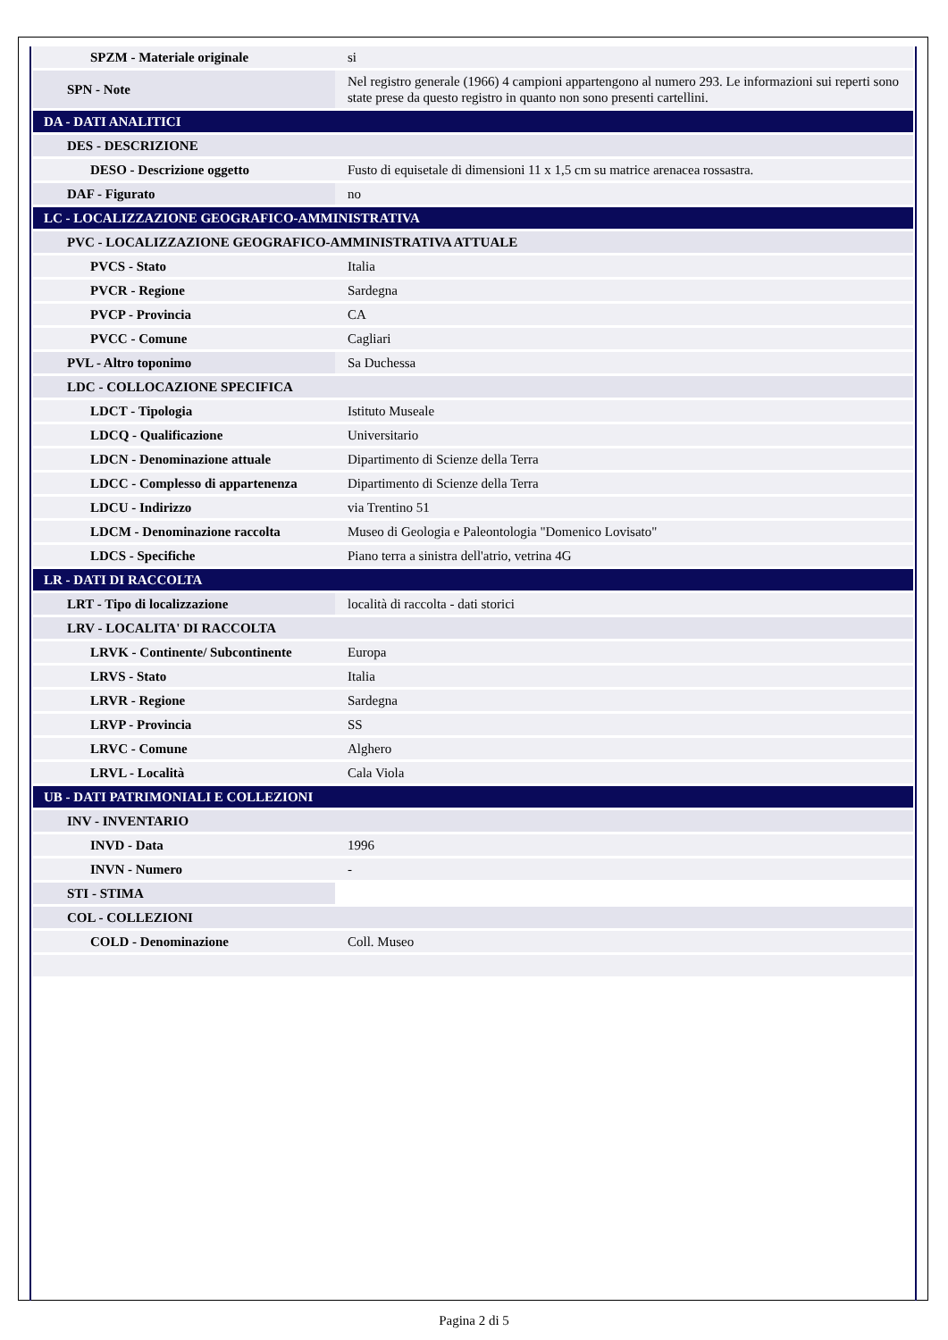| SPZM - Materiale originale | si |
| SPN - Note | Nel registro generale (1966) 4 campioni appartengono al numero 293. Le informazioni sui reperti sono state prese da questo registro in quanto non sono presenti cartellini. |
| DA - DATI ANALITICI | |
| DES - DESCRIZIONE | |
| DESO - Descrizione oggetto | Fusto di equisetale di dimensioni 11 x 1,5 cm su matrice arenacea rossastra. |
| DAF - Figurato | no |
| LC - LOCALIZZAZIONE GEOGRAFICO-AMMINISTRATIVA | |
| PVC - LOCALIZZAZIONE GEOGRAFICO-AMMINISTRATIVA ATTUALE | |
| PVCS - Stato | Italia |
| PVCR - Regione | Sardegna |
| PVCP - Provincia | CA |
| PVCC - Comune | Cagliari |
| PVL - Altro toponimo | Sa Duchessa |
| LDC - COLLOCAZIONE SPECIFICA | |
| LDCT - Tipologia | Istituto Museale |
| LDCQ - Qualificazione | Universitario |
| LDCN - Denominazione attuale | Dipartimento di Scienze della Terra |
| LDCC - Complesso di appartenenza | Dipartimento di Scienze della Terra |
| LDCU - Indirizzo | via Trentino 51 |
| LDCM - Denominazione raccolta | Museo di Geologia e Paleontologia "Domenico Lovisato" |
| LDCS - Specifiche | Piano terra a sinistra dell'atrio, vetrina 4G |
| LR - DATI DI RACCOLTA | |
| LRT - Tipo di localizzazione | località di raccolta - dati storici |
| LRV - LOCALITA' DI RACCOLTA | |
| LRVK - Continente/ Subcontinente | Europa |
| LRVS - Stato | Italia |
| LRVR - Regione | Sardegna |
| LRVP - Provincia | SS |
| LRVC - Comune | Alghero |
| LRVL - Località | Cala Viola |
| UB - DATI PATRIMONIALI E COLLEZIONI | |
| INV - INVENTARIO | |
| INVD - Data | 1996 |
| INVN - Numero | - |
| STI - STIMA | |
| COL - COLLEZIONI | |
| COLD - Denominazione | Coll. Museo |
Pagina 2 di 5